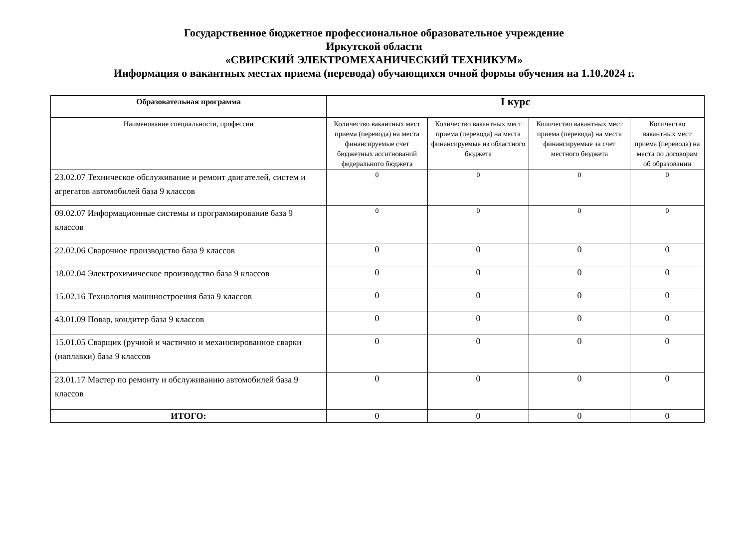Государственное бюджетное профессиональное образовательное учреждение
Иркутской области
«СВИРСКИЙ ЭЛЕКТРОМЕХАНИЧЕСКИЙ ТЕХНИКУМ»
Информация о вакантных местах приема (перевода) обучающихся очной формы обучения на 1.10.2024 г.
| Образовательная программа | I курс | | | |
| --- | --- | --- | --- | --- |
| Наименование специальности, профессии | Количество вакантных мест приема (перевода) на места финансируемые счет бюджетных ассигнований федерального бюджета | Количество вакантных мест приема (перевода) на места финансируемые из областного бюджета | Количество вакантных мест приема (перевода) на места финансируемые за счет местного бюджета | Количество вакантных мест приема (перевода) на места по договорам об образовании |
| 23.02.07 Техническое обслуживание и ремонт двигателей, систем и агрегатов автомобилей база 9 классов | 0 | 0 | 0 | 0 |
| 09.02.07 Информационные системы и программирование база 9 классов | 0 | 0 | 0 | 0 |
| 22.02.06 Сварочное производство база 9 классов | 0 | 0 | 0 | 0 |
| 18.02.04 Электрохимическое производство база 9 классов | 0 | 0 | 0 | 0 |
| 15.02.16 Технология машиностроения база 9 классов | 0 | 0 | 0 | 0 |
| 43.01.09 Повар, кондитер база 9 классов | 0 | 0 | 0 | 0 |
| 15.01.05 Сварщик (ручной и частично и механизированное сварки (наплавки) база 9 классов | 0 | 0 | 0 | 0 |
| 23.01.17 Мастер по ремонту и обслуживанию автомобилей база 9 классов | 0 | 0 | 0 | 0 |
| ИТОГО: | 0 | 0 | 0 | 0 |